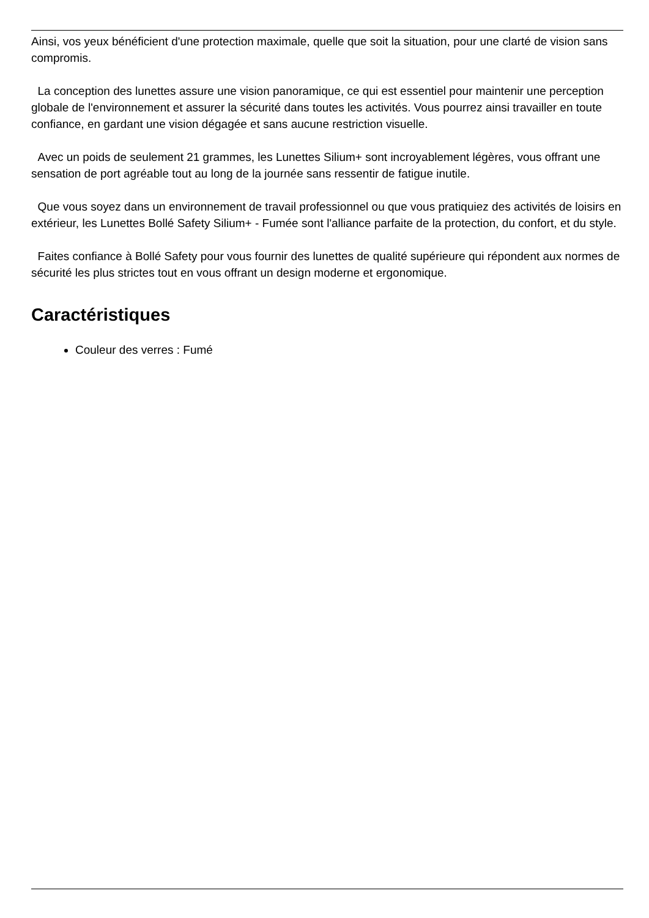Ainsi, vos yeux bénéficient d'une protection maximale, quelle que soit la situation, pour une clarté de vision sans compromis.
La conception des lunettes assure une vision panoramique, ce qui est essentiel pour maintenir une perception globale de l'environnement et assurer la sécurité dans toutes les activités. Vous pourrez ainsi travailler en toute confiance, en gardant une vision dégagée et sans aucune restriction visuelle.
Avec un poids de seulement 21 grammes, les Lunettes Silium+ sont incroyablement légères, vous offrant une sensation de port agréable tout au long de la journée sans ressentir de fatigue inutile.
Que vous soyez dans un environnement de travail professionnel ou que vous pratiquiez des activités de loisirs en extérieur, les Lunettes Bollé Safety Silium+ - Fumée sont l'alliance parfaite de la protection, du confort, et du style.
Faites confiance à Bollé Safety pour vous fournir des lunettes de qualité supérieure qui répondent aux normes de sécurité les plus strictes tout en vous offrant un design moderne et ergonomique.
Caractéristiques
Couleur des verres : Fumé